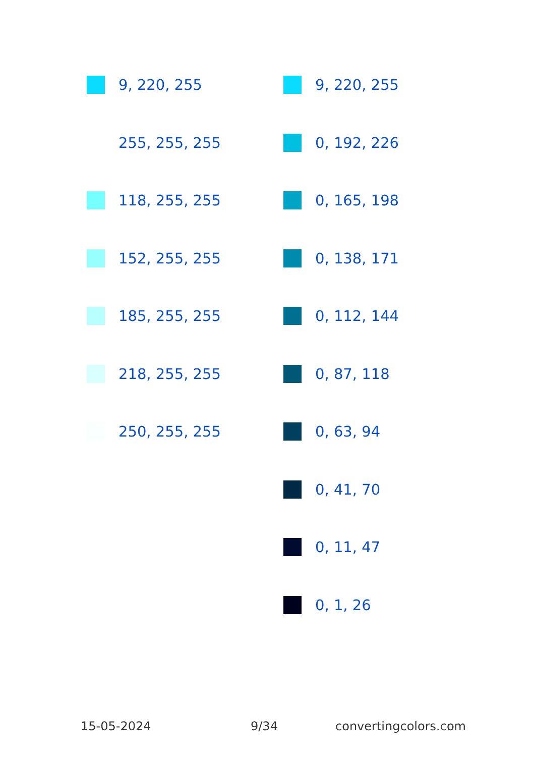9, 220, 255
255, 255, 255
118, 255, 255
152, 255, 255
185, 255, 255
218, 255, 255
250, 255, 255
9, 220, 255
0, 192, 226
0, 165, 198
0, 138, 171
0, 112, 144
0, 87, 118
0, 63, 94
0, 41, 70
0, 11, 47
0, 1, 26
15-05-2024 9/34 convertingcolors.com